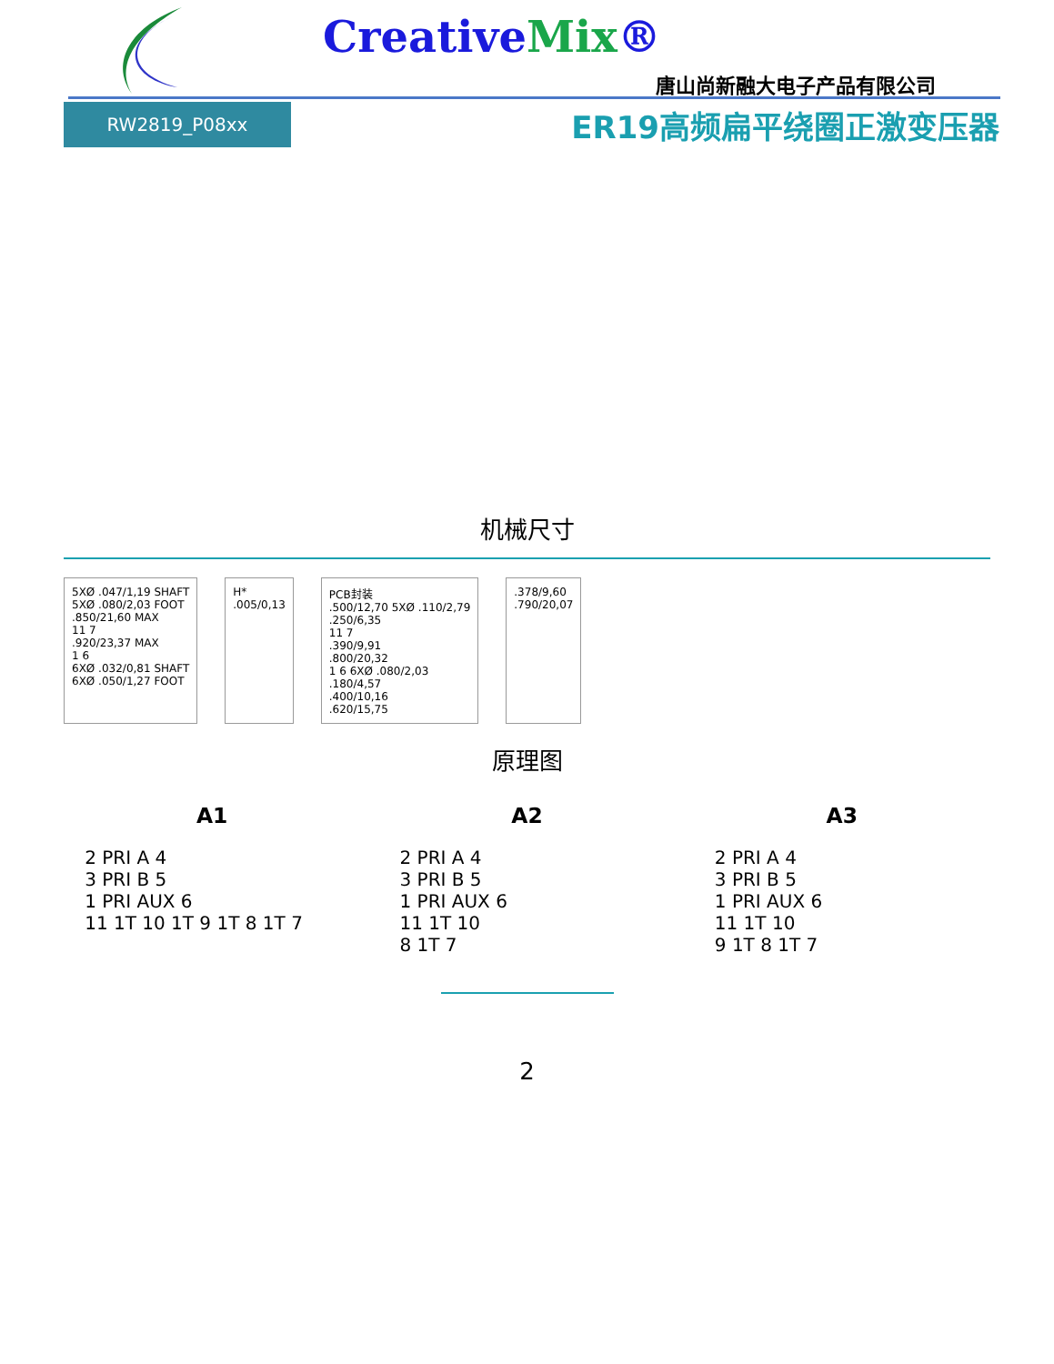CreativeMix®
唐山尚新融大电子产品有限公司
RW2819_P08xx
ER19高频扁平绕圈正激变压器
机械尺寸
5XØ .047/1,19 SHAFT
5XØ .080/2,03 FOOT
.850/21,60 MAX
11 7
.920/23,37 MAX
1 6
6XØ .032/0,81 SHAFT
6XØ .050/1,27 FOOT
H*
.005/0,13
PCB封装
.500/12,70 5XØ .110/2,79
.250/6,35
11 7
.390/9,91
.800/20,32
1 6 6XØ .080/2,03
.180/4,57
.400/10,16
.620/15,75
.378/9,60
.790/20,07
原理图
A1
2 PRI A 4
3 PRI B 5
1 PRI AUX 6
11 1T 10 1T 9 1T 8 1T 7
A2
2 PRI A 4
3 PRI B 5
1 PRI AUX 6
11 1T 10
8 1T 7
A3
2 PRI A 4
3 PRI B 5
1 PRI AUX 6
11 1T 10
9 1T 8 1T 7
2